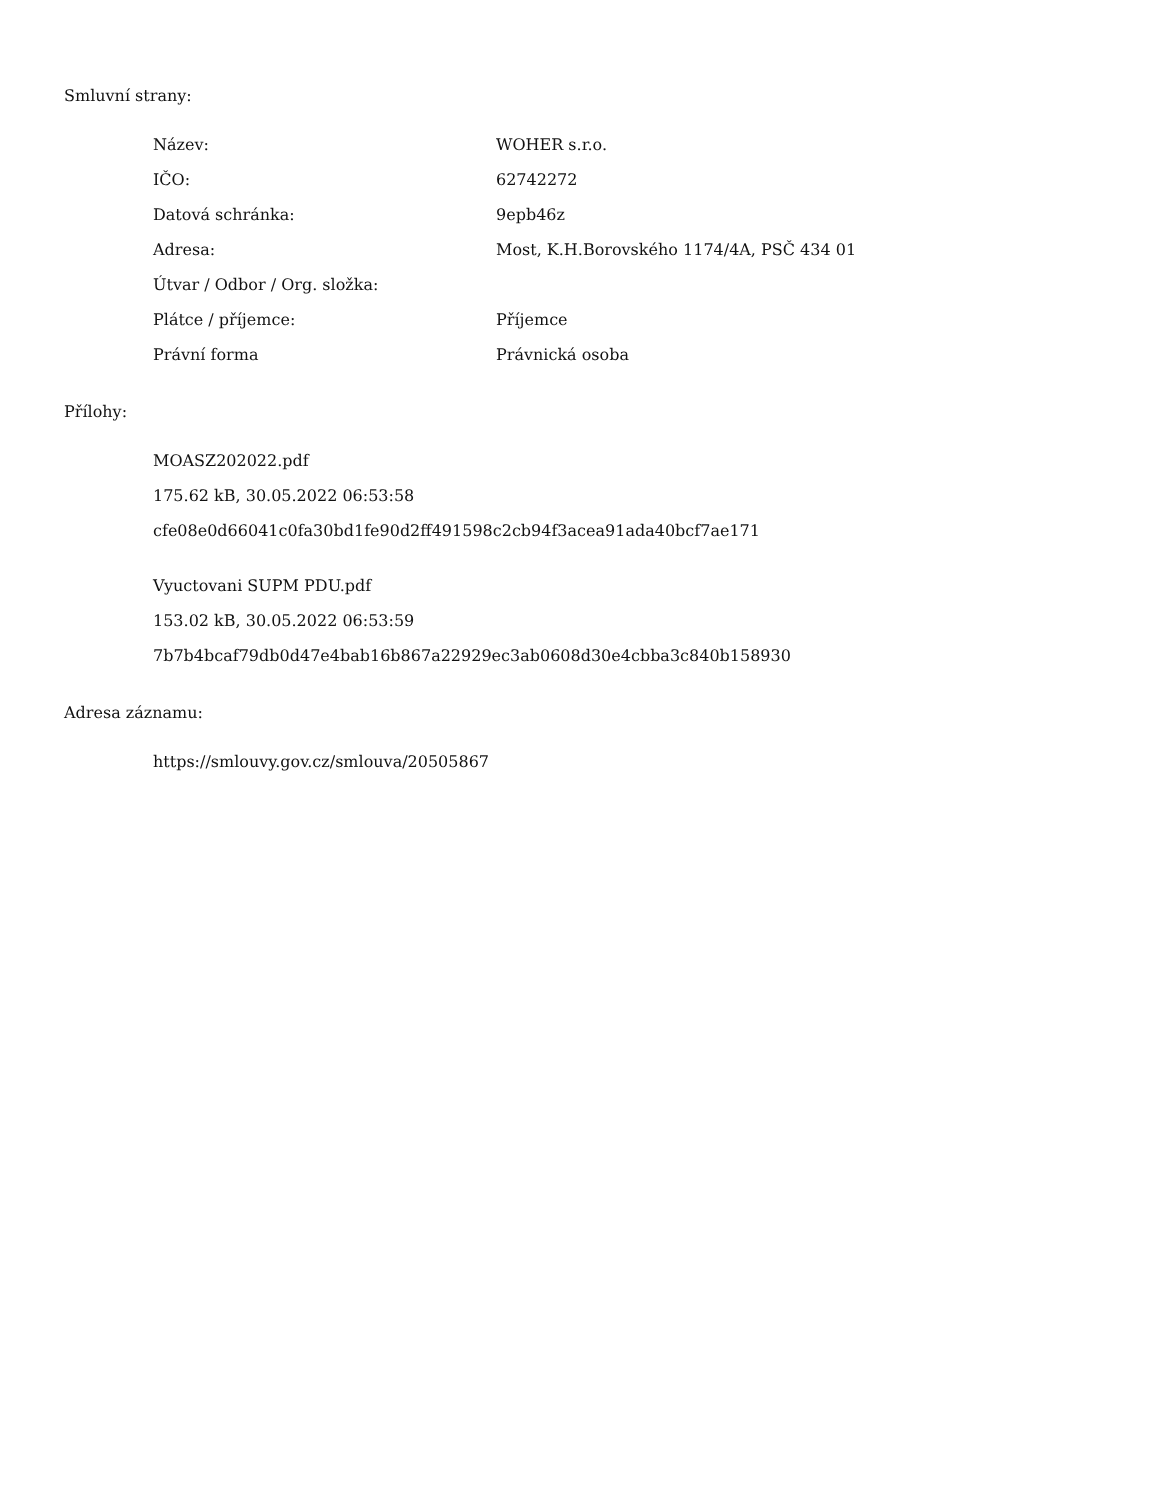Smluvní strany:
| Název: | WOHER s.r.o. |
| IČO: | 62742272 |
| Datová schránka: | 9epb46z |
| Adresa: | Most, K.H.Borovského 1174/4A, PSČ 434 01 |
| Útvar / Odbor / Org. složka: | |
| Plátce / příjemce: | Příjemce |
| Právní forma | Právnická osoba |
Přílohy:
MOASZ202022.pdf
175.62 kB, 30.05.2022 06:53:58
cfe08e0d66041c0fa30bd1fe90d2ff491598c2cb94f3acea91ada40bcf7ae171
Vyuctovani SUPM PDU.pdf
153.02 kB, 30.05.2022 06:53:59
7b7b4bcaf79db0d47e4bab16b867a22929ec3ab0608d30e4cbba3c840b158930
Adresa záznamu:
https://smlouvy.gov.cz/smlouva/20505867